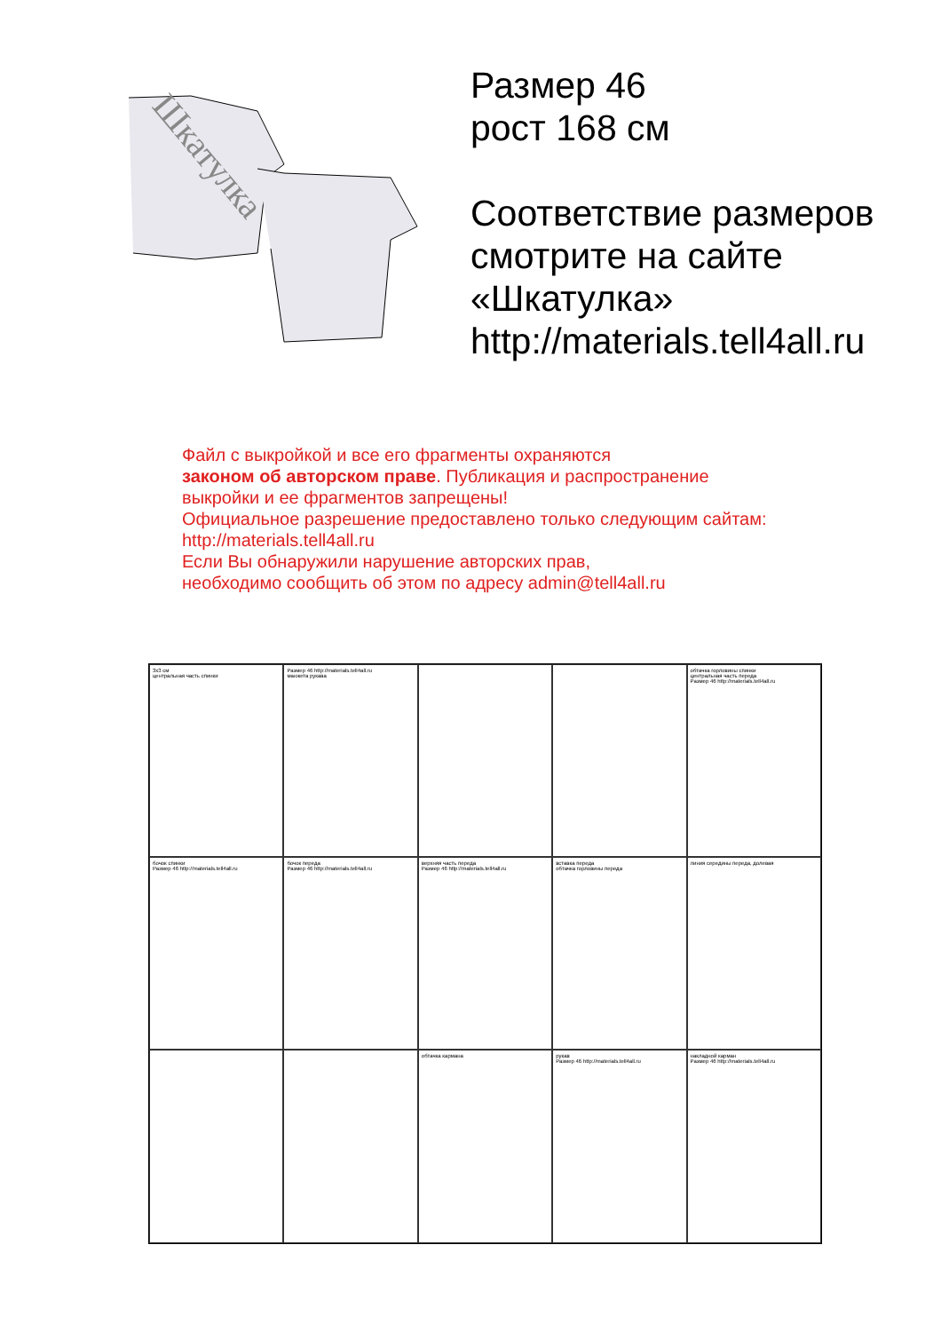Шкатулка
Размер 46
рост 168 см
Соответствие размеров
смотрите на сайте
«Шкатулка»
http://materials.tell4all.ru
Файл с выкройкой и все его фрагменты охраняются
законом об авторском праве. Публикация и распространение выкройки и ее фрагментов запрещены!
Официальное разрешение предоставлено только следующим сайтам:
http://materials.tell4all.ru
Если Вы обнаружили нарушение авторских прав,
необходимо сообщить об этом по адресу admin@tell4all.ru
3х3 см
центральная часть спинки
Размер 46 http://materials.tell4all.ru
манжета рукава
обтачка горловины спинки
центральная часть переда
Размер 46 http://materials.tell4all.ru
бочок спинки
Размер 46 http://materials.tell4all.ru
бочок переда
Размер 46 http://materials.tell4all.ru
верхняя часть переда
Размер 46 http://materials.tell4all.ru
вставка переда
обтачка горловины переда
линия середины переда, долевая
обтачка кармана
рукав
Размер 46 http://materials.tell4all.ru
накладной карман
Размер 46 http://materials.tell4all.ru